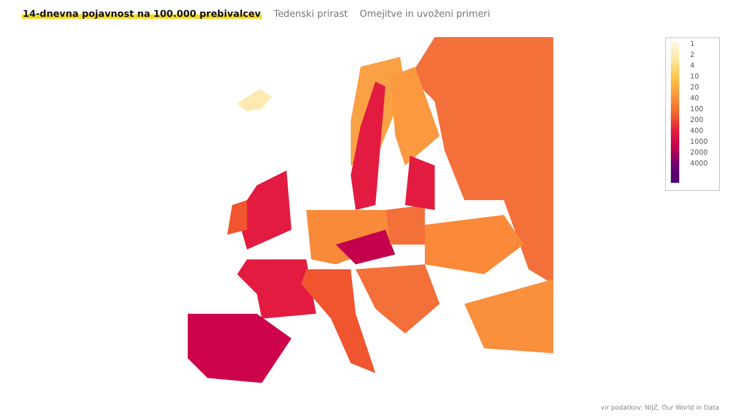14-dnevna pojavnost na 100.000 prebivalcev Tedenski prirast Omejitve in uvoženi primeri
1
2
4
10
20
40
100
200
400
1000
2000
4000
vir podatkov: NIJZ, Our World in Data